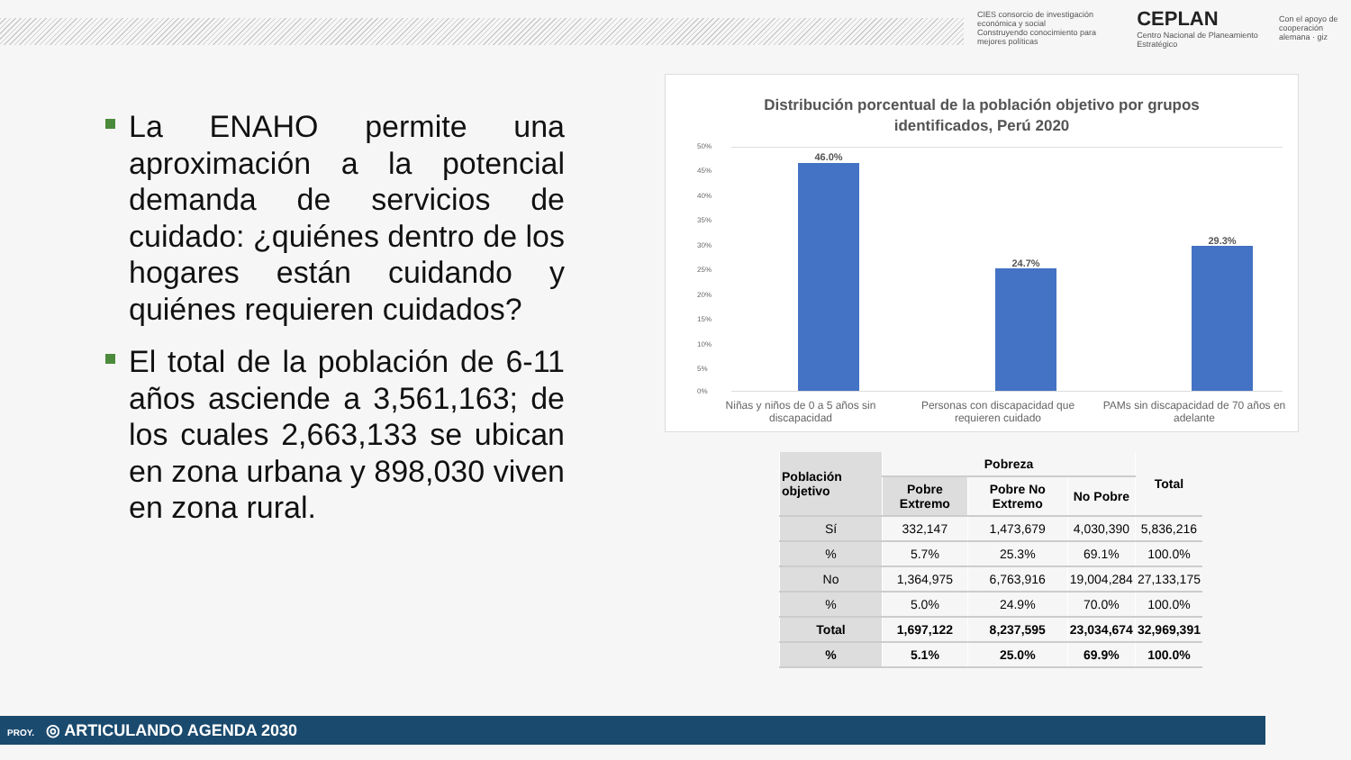CIES consorcio de investigación económica y social
Construyendo conocimiento para mejores políticas
CEPLAN
Centro Nacional de Planeamiento Estratégico
Con el apoyo de
cooperación alemana · giz
La ENAHO permite una aproximación a la potencial demanda de servicios de cuidado: ¿quiénes dentro de los hogares están cuidando y quiénes requieren cuidados?
El total de la población de 6-11 años asciende a 3,561,163; de los cuales 2,663,133 se ubican en zona urbana y 898,030 viven en zona rural.
Distribución porcentual de la población objetivo por grupos
identificados, Perú 2020
50%
45%
40%
35%
30%
25%
20%
15%
10%
5%
0%
46.0%
24.7%
29.3%
Niñas y niños de 0 a 5 años sin discapacidad
Personas con discapacidad que requieren cuidado
PAMs sin discapacidad de 70 años en adelante
| Población objetivo | Pobreza | | | Total |
| --- | --- | --- | --- | --- |
| | Pobre Extremo | Pobre No Extremo | No Pobre | |
| Sí | 332,147 | 1,473,679 | 4,030,390 | 5,836,216 |
| % | 5.7% | 25.3% | 69.1% | 100.0% |
| No | 1,364,975 | 6,763,916 | 19,004,284 | 27,133,175 |
| % | 5.0% | 24.9% | 70.0% | 100.0% |
| Total | 1,697,122 | 8,237,595 | 23,034,674 | 32,969,391 |
| % | 5.1% | 25.0% | 69.9% | 100.0% |
PROY. ◎ ARTICULANDO AGENDA 2030